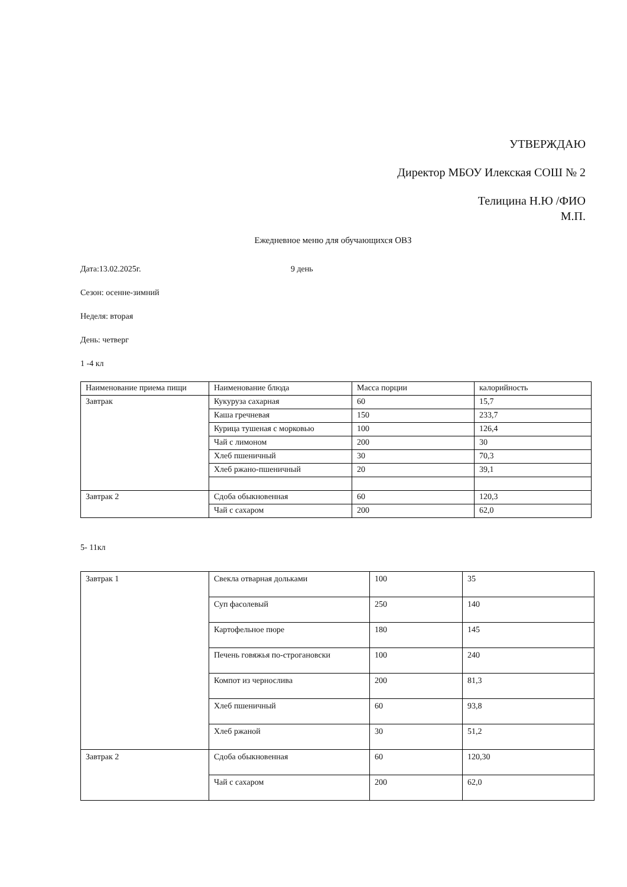УТВЕРЖДАЮ
Директор МБОУ Илекская СОШ № 2
Телицина Н.Ю /ФИО
М.П.
Ежедневное меню для обучающихся ОВЗ
Дата:13.02.2025г. 9 день
Сезон: осенне-зимний
Неделя: вторая
День: четверг
1 -4 кл
| Наименование приема пищи | Наименование блюда | Масса порции | калорийность |
| Завтрак | Кукуруза сахарная | 60 | 15,7 |
| | Каша гречневая | 150 | 233,7 |
| | Курица тушеная с морковью | 100 | 126,4 |
| | Чай с лимоном | 200 | 30 |
| | Хлеб пшеничный | 30 | 70,3 |
| | Хлеб ржано-пшеничный | 20 | 39,1 |
| Завтрак 2 | Сдоба обыкновенная | 60 | 120,3 |
| | Чай с сахаром | 200 | 62,0 |
5- 11кл
| Завтрак 1 | Свекла отварная дольками | 100 | 35 |
| | Суп фасолевый | 250 | 140 |
| | Картофельное пюре | 180 | 145 |
| | Печень говяжья по-строгановски | 100 | 240 |
| | Компот из чернослива | 200 | 81,3 |
| | Хлеб пшеничный | 60 | 93,8 |
| | Хлеб ржаной | 30 | 51,2 |
| Завтрак 2 | Сдоба обыкновенная | 60 | 120,30 |
| | Чай с сахаром | 200 | 62,0 |